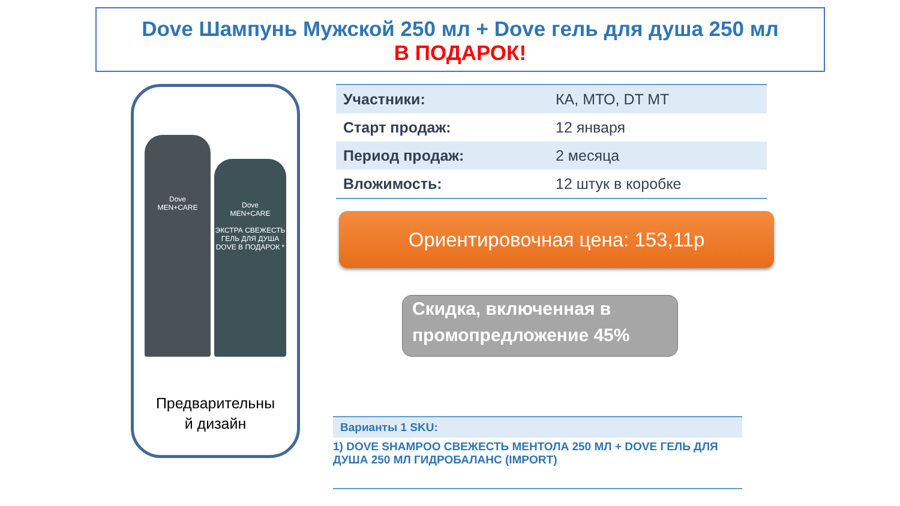Dove Шампунь Мужской 250 мл + Dove гель для душа 250 мл
В ПОДАРОК!
Dove
MEN+CARE
Dove
MEN+CARE
ЭКСТРА СВЕЖЕСТЬ
ГЕЛЬ ДЛЯ ДУША DOVE В ПОДАРОК *
Предварительны
й дизайн
| Участники: | КА, МТО, DT MT |
| Старт продаж: | 12 января |
| Период продаж: | 2 месяца |
| Вложимость: | 12 штук в коробке |
Ориентировочная цена: 153,11р
Скидка, включенная в промопредложение 45%
Варианты 1 SKU:
1) DOVE SHAMPOO СВЕЖЕСТЬ МЕНТОЛА 250 МЛ + DOVE ГЕЛЬ ДЛЯ ДУША 250 МЛ ГИДРОБАЛАНС (IMPORT)